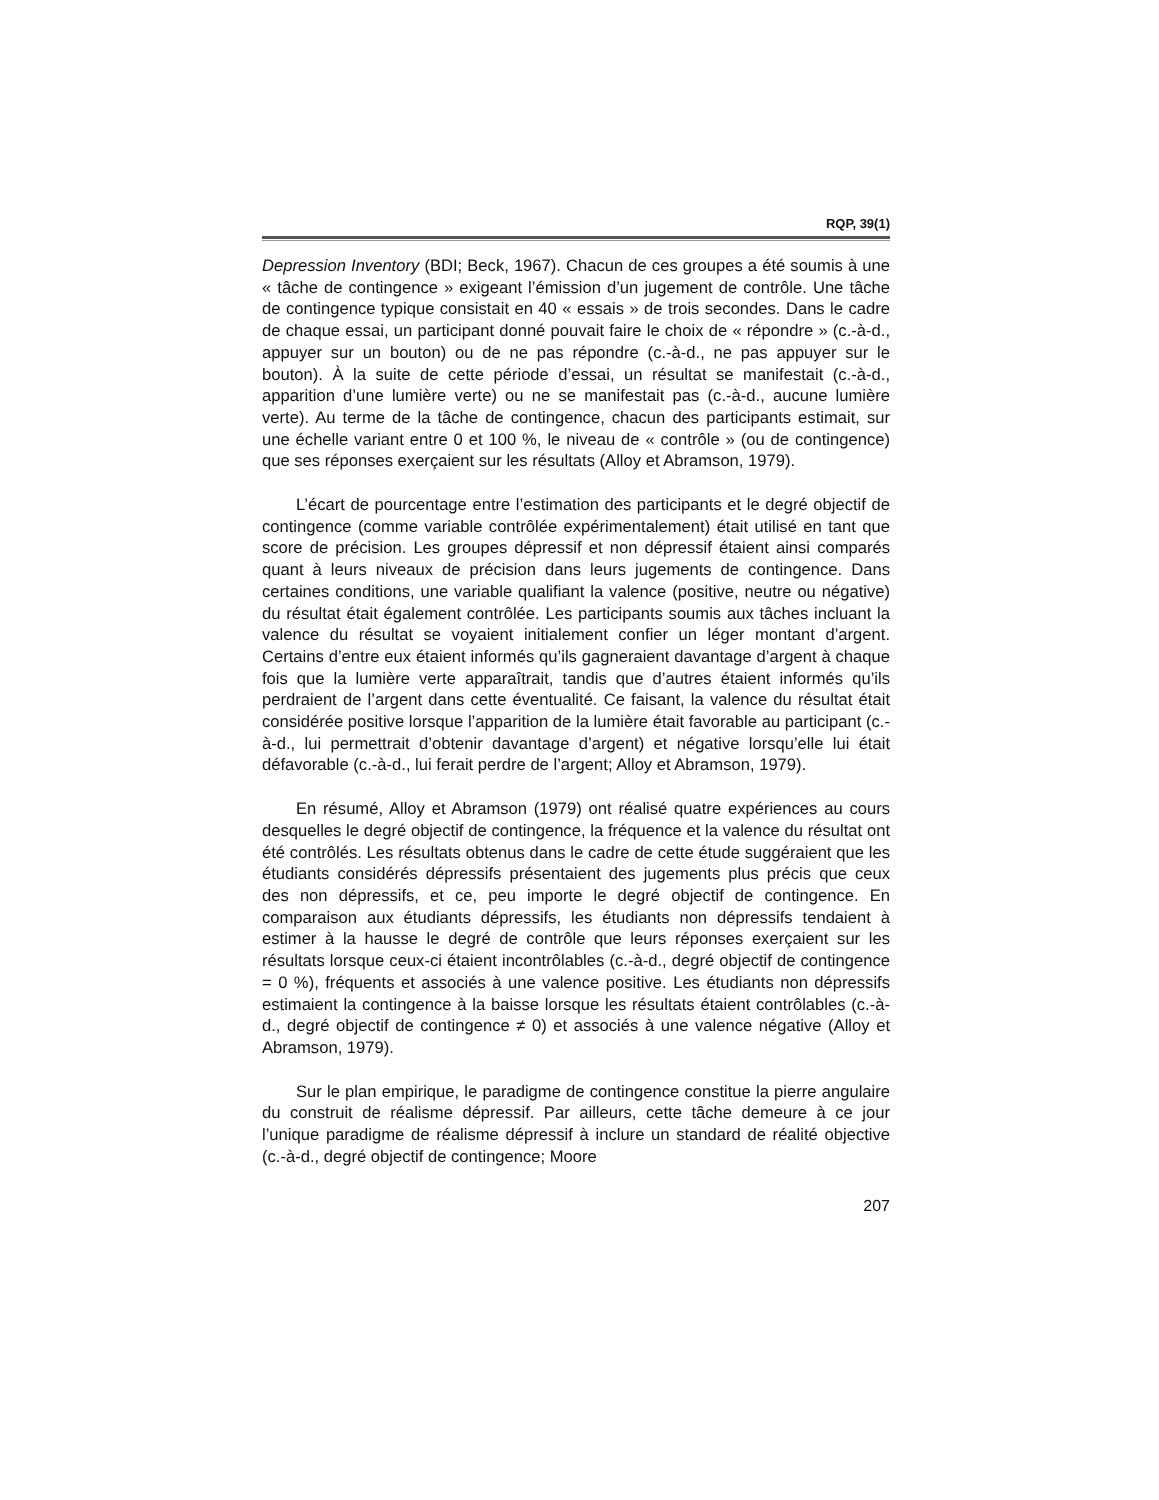RQP, 39(1)
Depression Inventory (BDI; Beck, 1967). Chacun de ces groupes a été soumis à une « tâche de contingence » exigeant l’émission d’un jugement de contrôle. Une tâche de contingence typique consistait en 40 « essais » de trois secondes. Dans le cadre de chaque essai, un participant donné pouvait faire le choix de « répondre » (c.-à-d., appuyer sur un bouton) ou de ne pas répondre (c.-à-d., ne pas appuyer sur le bouton). À la suite de cette période d’essai, un résultat se manifestait (c.-à-d., apparition d’une lumière verte) ou ne se manifestait pas (c.-à-d., aucune lumière verte). Au terme de la tâche de contingence, chacun des participants estimait, sur une échelle variant entre 0 et 100 %, le niveau de « contrôle » (ou de contingence) que ses réponses exerçaient sur les résultats (Alloy et Abramson, 1979).
L’écart de pourcentage entre l’estimation des participants et le degré objectif de contingence (comme variable contrôlée expérimentalement) était utilisé en tant que score de précision. Les groupes dépressif et non dépressif étaient ainsi comparés quant à leurs niveaux de précision dans leurs jugements de contingence. Dans certaines conditions, une variable qualifiant la valence (positive, neutre ou négative) du résultat était également contrôlée. Les participants soumis aux tâches incluant la valence du résultat se voyaient initialement confier un léger montant d’argent. Certains d’entre eux étaient informés qu’ils gagneraient davantage d’argent à chaque fois que la lumière verte apparaîtrait, tandis que d’autres étaient informés qu’ils perdraient de l’argent dans cette éventualité. Ce faisant, la valence du résultat était considérée positive lorsque l’apparition de la lumière était favorable au participant (c.-à-d., lui permettrait d’obtenir davantage d’argent) et négative lorsqu’elle lui était défavorable (c.-à-d., lui ferait perdre de l’argent; Alloy et Abramson, 1979).
En résumé, Alloy et Abramson (1979) ont réalisé quatre expériences au cours desquelles le degré objectif de contingence, la fréquence et la valence du résultat ont été contrôlés. Les résultats obtenus dans le cadre de cette étude suggéraient que les étudiants considérés dépressifs présentaient des jugements plus précis que ceux des non dépressifs, et ce, peu importe le degré objectif de contingence. En comparaison aux étudiants dépressifs, les étudiants non dépressifs tendaient à estimer à la hausse le degré de contrôle que leurs réponses exerçaient sur les résultats lorsque ceux-ci étaient incontrôlables (c.-à-d., degré objectif de contingence = 0 %), fréquents et associés à une valence positive. Les étudiants non dépressifs estimaient la contingence à la baisse lorsque les résultats étaient contrôlables (c.-à-d., degré objectif de contingence ≠ 0) et associés à une valence négative (Alloy et Abramson, 1979).
Sur le plan empirique, le paradigme de contingence constitue la pierre angulaire du construit de réalisme dépressif. Par ailleurs, cette tâche demeure à ce jour l’unique paradigme de réalisme dépressif à inclure un standard de réalité objective (c.-à-d., degré objectif de contingence; Moore
207